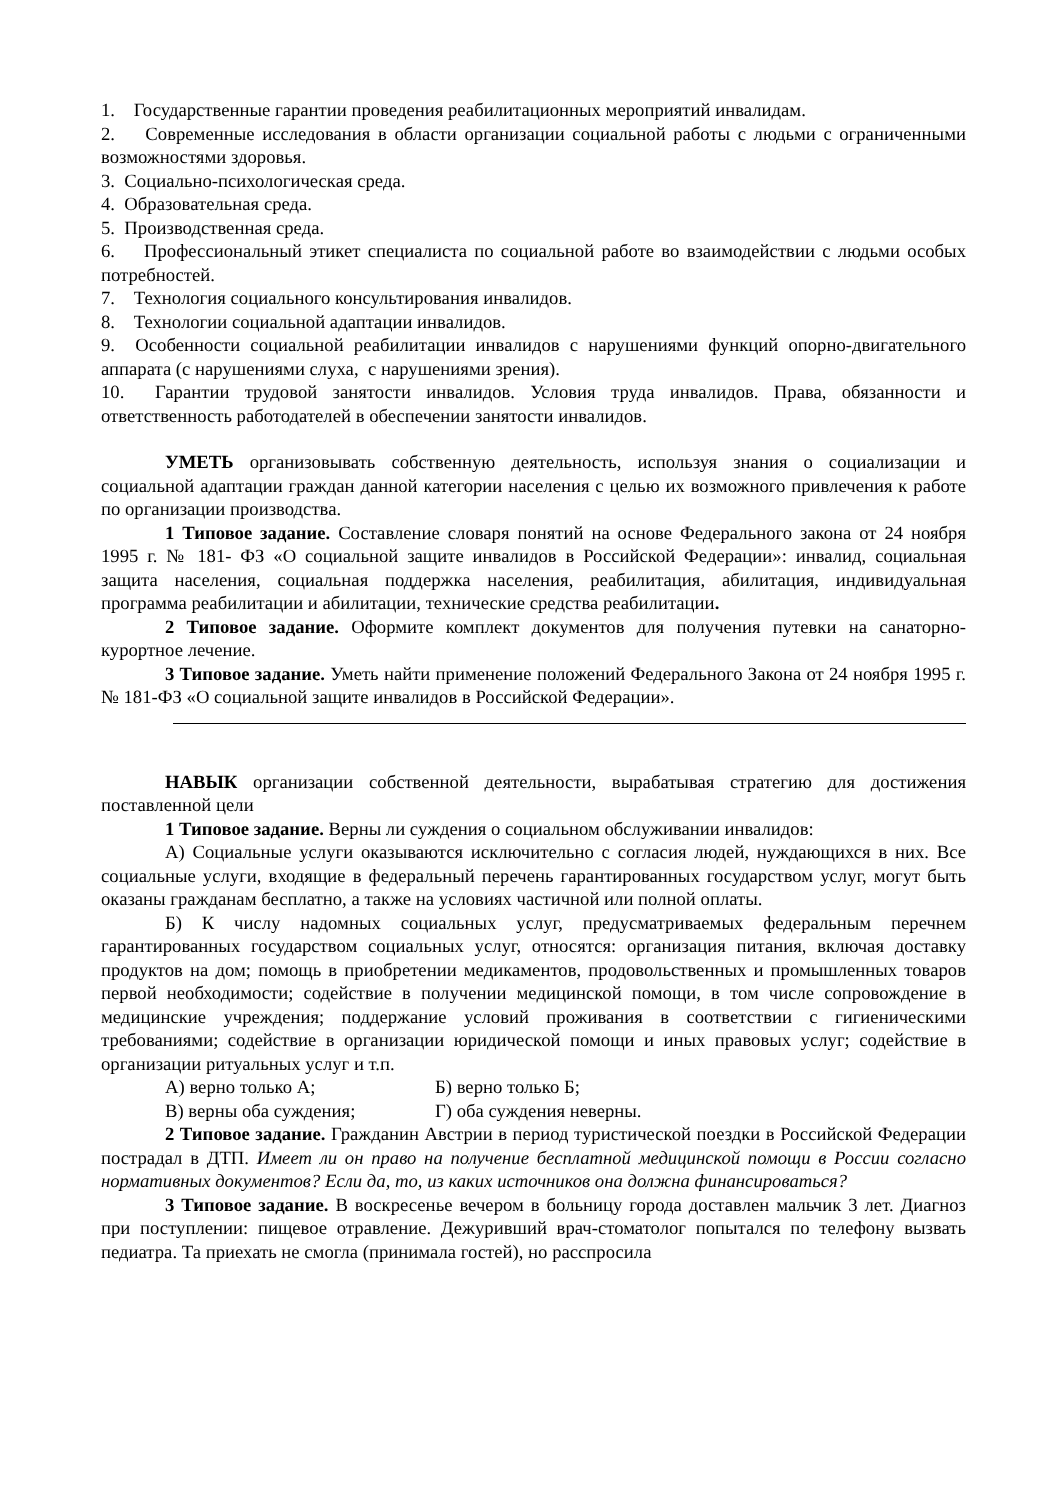1. Государственные гарантии проведения реабилитационных мероприятий инвалидам.
2. Современные исследования в области организации социальной работы с людьми с ограниченными возможностями здоровья.
3. Социально-психологическая среда.
4. Образовательная среда.
5. Производственная среда.
6. Профессиональный этикет специалиста по социальной работе во взаимодействии с людьми особых потребностей.
7. Технология социального консультирования инвалидов.
8. Технологии социальной адаптации инвалидов.
9. Особенности социальной реабилитации инвалидов с нарушениями функций опорно-двигательного аппарата (с нарушениями слуха, с нарушениями зрения).
10. Гарантии трудовой занятости инвалидов. Условия труда инвалидов. Права, обязанности и ответственность работодателей в обеспечении занятости инвалидов.
УМЕТЬ организовывать собственную деятельность, используя знания о социализации и социальной адаптации граждан данной категории населения с целью их возможного привлечения к работе по организации производства.
1 Типовое задание. Составление словаря понятий на основе Федерального закона от 24 ноября 1995 г. № 181- ФЗ «О социальной защите инвалидов в Российской Федерации»: инвалид, социальная защита населения, социальная поддержка населения, реабилитация, абилитация, индивидуальная программа реабилитации и абилитации, технические средства реабилитации.
2 Типовое задание. Оформите комплект документов для получения путевки на санаторно-курортное лечение.
3 Типовое задание. Уметь найти применение положений Федерального Закона от 24 ноября 1995 г. № 181-ФЗ «О социальной защите инвалидов в Российской Федерации».
НАВЫК организации собственной деятельности, вырабатывая стратегию для достижения поставленной цели
1 Типовое задание. Верны ли суждения о социальном обслуживании инвалидов:
А) Социальные услуги оказываются исключительно с согласия людей, нуждающихся в них. Все социальные услуги, входящие в федеральный перечень гарантированных государством услуг, могут быть оказаны гражданам бесплатно, а также на условиях частичной или полной оплаты.
Б) К числу надомных социальных услуг, предусматриваемых федеральным перечнем гарантированных государством социальных услуг, относятся: организация питания, включая доставку продуктов на дом; помощь в приобретении медикаментов, продовольственных и промышленных товаров первой необходимости; содействие в получении медицинской помощи, в том числе сопровождение в медицинские учреждения; поддержание условий проживания в соответствии с гигиеническими требованиями; содействие в организации юридической помощи и иных правовых услуг; содействие в организации ритуальных услуг и т.п.
А) верно только А; Б) верно только Б;
В) верны оба суждения; Г) оба суждения неверны.
2 Типовое задание. Гражданин Австрии в период туристической поездки в Российской Федерации пострадал в ДТП. Имеет ли он право на получение бесплатной медицинской помощи в России согласно нормативных документов? Если да, то, из каких источников она должна финансироваться?
3 Типовое задание. В воскресенье вечером в больницу города доставлен мальчик 3 лет. Диагноз при поступлении: пищевое отравление. Дежуривший врач-стоматолог попытался по телефону вызвать педиатра. Та приехать не смогла (принимала гостей), но расспросила